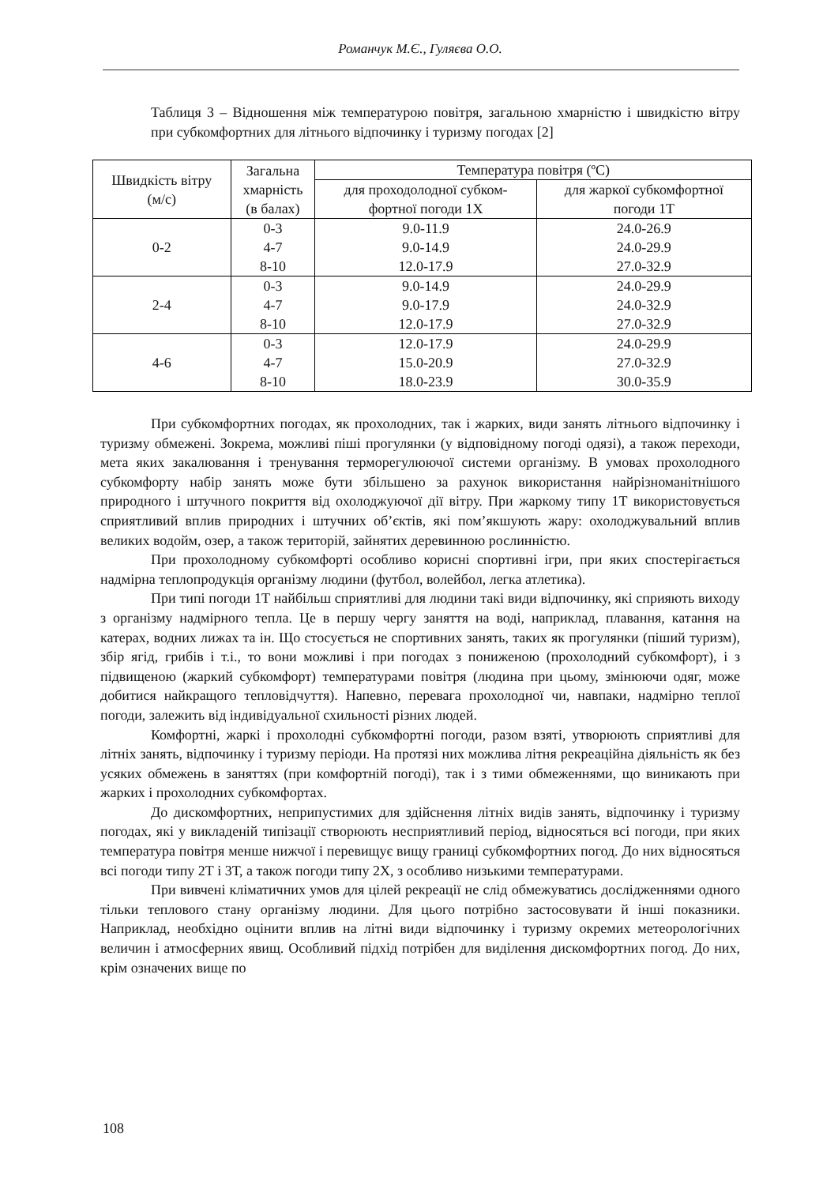Романчук М.Є., Гуляєва О.О.
Таблиця 3 – Відношення між температурою повітря, загальною хмарністю і швидкістю вітру при субкомфортних для літнього відпочинку і туризму погодах [2]
| Швидкість вітру (м/с) | Загальна хмарність (в балах) | Температура повітря (ºC) | |
| --- | --- | --- | --- |
| | | для проходолодної субком- фортної погоди 1Х | для жаркої субкомфортної погоди 1Т |
| 0-2 | 0-3 4-7 8-10 | 9.0-11.9 9.0-14.9 12.0-17.9 | 24.0-26.9 24.0-29.9 27.0-32.9 |
| 2-4 | 0-3 4-7 8-10 | 9.0-14.9 9.0-17.9 12.0-17.9 | 24.0-29.9 24.0-32.9 27.0-32.9 |
| 4-6 | 0-3 4-7 8-10 | 12.0-17.9 15.0-20.9 18.0-23.9 | 24.0-29.9 27.0-32.9 30.0-35.9 |
При субкомфортних погодах, як прохолодних, так і жарких, види занять літнього відпочинку і туризму обмежені. Зокрема, можливі піші прогулянки (у відповідному погоді одязі), а також переходи, мета яких закалювання і тренування терморегулюючої системи організму. В умовах прохолодного субкомфорту набір занять може бути збільшено за рахунок використання найрізноманітнішого природного і штучного покриття від охолоджуючої дії вітру. При жаркому типу 1Т використовується сприятливий вплив природних і штучних об’єктів, які пом’якшують жару: охолоджувальний вплив великих водойм, озер, а також територій, зайнятих деревинною рослинністю.
При прохолодному субкомфорті особливо корисні спортивні ігри, при яких спостерігається надмірна теплопродукція організму людини (футбол, волейбол, легка атлетика).
При типі погоди 1Т найбільш сприятливі для людини такі види відпочинку, які сприяють виходу з організму надмірного тепла. Це в першу чергу заняття на воді, наприклад, плавання, катання на катерах, водних лижах та ін. Що стосується не спортивних занять, таких як прогулянки (піший туризм), збір ягід, грибів і т.і., то вони можливі і при погодах з пониженою (прохолодний субкомфорт), і з підвищеною (жаркий субкомфорт) температурами повітря (людина при цьому, змінюючи одяг, може добитися найкращого тепловідчуття). Напевно, перевага прохолодної чи, навпаки, надмірно теплої погоди, залежить від індивідуальної схильності різних людей.
Комфортні, жаркі і прохолодні субкомфортні погоди, разом взяті, утворюють сприятливі для літніх занять, відпочинку і туризму періоди. На протязі них можлива літня рекреаційна діяльність як без усяких обмежень в заняттях (при комфортній погоді), так і з тими обмеженнями, що виникають при жарких і прохолодних субкомфортах.
До дискомфортних, неприпустимих для здійснення літніх видів занять, відпочинку і туризму погодах, які у викладеній типізації створюють несприятливий період, відносяться всі погоди, при яких температура повітря менше нижчої і перевищує вищу границі субкомфортних погод. До них відносяться всі погоди типу 2Т і 3Т, а також погоди типу 2Х, з особливо низькими температурами.
При вивчені кліматичних умов для цілей рекреації не слід обмежуватись дослідженнями одного тільки теплового стану організму людини. Для цього потрібно застосовувати й інші показники. Наприклад, необхідно оцінити вплив на літні види відпочинку і туризму окремих метеорологічних величин і атмосферних явищ. Особливий підхід потрібен для виділення дискомфортних погод. До них, крім означених вище по
108